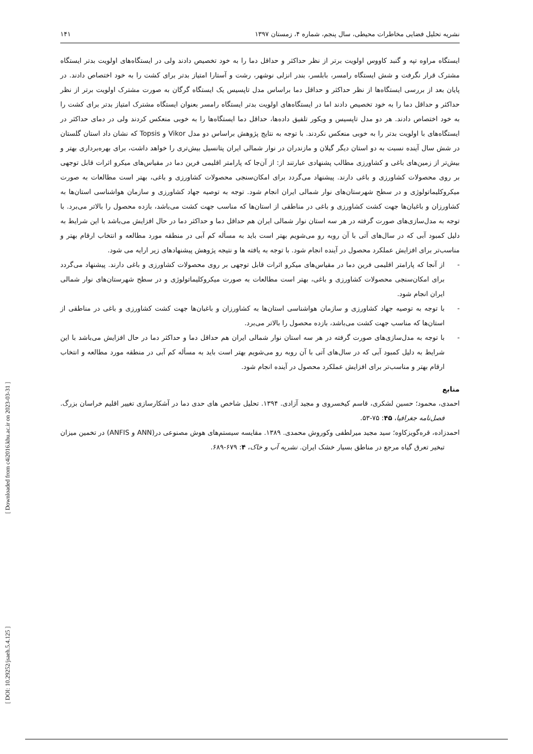[ DOI: 10.29252/jsaeh.5.4.125 ] [ Downloaded from c4i2016.khu.ac.ir on 2023-03-31 ]
نشریه تحلیل فضایی مخاطرات محیطی، سال پنجم، شماره ۴، زمستان ۱۳۹۷ ۱۴۱
ایستگاه مراوه تپه و گنبد کاووس اولویت برتر از نظر حداکثر و حداقل دما را به خود تخصیص دادند ولی در ایستگاه‌های اولویت بدتر ایستگاه مشترک قرار نگرفت و شش ایستگاه رامسر، بابلسر، بندر انزلی نوشهر، رشت و آستارا امتیاز بدتر برای کشت را به خود اختصاص دادند. در پایان بعد از بررسی ایستگاه‌ها از نظر حداکثر و حداقل دما براساس مدل تاپسیس یک ایستگاه گرگان به صورت مشترک اولویت برتر از نظر حداکثر و حداقل دما را به خود تخصیص دادند اما در ایستگاه‌های اولویت بدتر ایستگاه رامسر بعنوان ایستگاه مشترک امتیاز بدتر برای کشت را به خود اختصاص دادند. هر دو مدل تاپسیس و ویکور تلفیق داده‌ها، حداقل دما ایستگاه‌ها را به خوبی منعکس کردند ولی در دمای حداکثر در ایستگاه‌های با اولویت بدتر را به خوبی منعکس نکردند. با توجه به نتایج پژوهش براساس دو مدل Vikor و Topsis که نشان داد استان گلستان در شش سال آینده نسبت به دو استان دیگر گیلان و مازندران در نوار شمالی ایران پتانسیل بیش‌تری را خواهد داشت، برای بهره‌برداری بهتر و بیش‌تر از زمین‌های باغی و کشاورزی مطالب پشنهادی عبارتند از: از آن‌جا که پارامتر اقلیمی فرین دما در مقیاس‌های میکرو اثرات قابل توجهی بر روی محصولات کشاورزی و باغی دارند. پیشنهاد می‌گردد برای امکان‌سنجی محصولات کشاورزی و باغی، بهتر است مطالعات به صورت میکروکلیماتولوژی و در سطح شهرستان‌های نوار شمالی ایران انجام شود. توجه به توصیه جهاد کشاورزی و سازمان هواشناسی استان‌ها به کشاورزان و باغبان‌ها جهت کشت کشاورزی و باغی در مناطقی از استان‌ها که مناسب جهت کشت می‌باشد، بازده محصول را بالاتر می‌برد. با توجه به مدل‌سازی‌های صورت گرفته در هر سه استان نوار شمالی ایران هم حداقل دما و حداکثر دما در حال افزایش می‌باشد با این شرایط به دلیل کمبود آبی که در سال‌های آتی با آن روبه رو می‌شویم بهتر است باید به مسأله کم آبی در منطقه مورد مطالعه و انتخاب ارقام بهتر و مناسب‌تر برای افزایش عملکرد محصول در آینده انجام شود. با توجه به یافته ها و نتیجه پژوهش پیشنهادهای زیر ارایه می شود.
- از آنجا که پارامتر اقلیمی فرین دما در مقیاس‌های میکرو اثرات قابل توجهی بر روی محصولات کشاورزی و باغی دارند. پیشنهاد می‌گردد برای امکان‌سنجی محصولات کشاورزی و باغی، بهتر است مطالعات به صورت میکروکلیماتولوژی و در سطح شهرستان‌های نوار شمالی ایران انجام شود.
- با توجه به توصیه جهاد کشاورزی و سازمان هواشناسی استان‌ها به کشاورزان و باغبان‌ها جهت کشت کشاورزی و باغی در مناطقی از استان‌ها که مناسب جهت کشت می‌باشد، بازده محصول را بالاتر می‌برد.
- با توجه به مدل‌سازی‌های صورت گرفته در هر سه استان نوار شمالی ایران هم حداقل دما و حداکثر دما در حال افزایش می‌باشد با این شرایط به دلیل کمبود آبی که در سال‌های آتی با آن روبه رو می‌شویم بهتر است باید به مسأله کم آبی در منطقه مورد مطالعه و انتخاب ارقام بهتر و مناسب‌تر برای افزایش عملکرد محصول در آینده انجام شود.
منابع
احمدی، محمود؛ حسین لشکری، قاسم کیخسروی و مجید آزادی. ۱۳۹۴. تحلیل شاخص های حدی دما در آشکارسازی تغییر اقلیم خراسان بزرگ. فصل‌نامه جغرافیا، ۴۵: ۷۵-۵۳.
احمدزاده، قره‌گویزکاوه؛ سید مجید میرلطفی وکوروش محمدی. ۱۳۸۹. مقایسه سیستم‌های هوش مصنوعی در(ANN و ANFIS) در تخمین میزان تبخیر تعرق گیاه مرجع در مناطق بسیار خشک ایران. نشریه آب و خاک، ۴: ۶۷۹-۶۸۹.